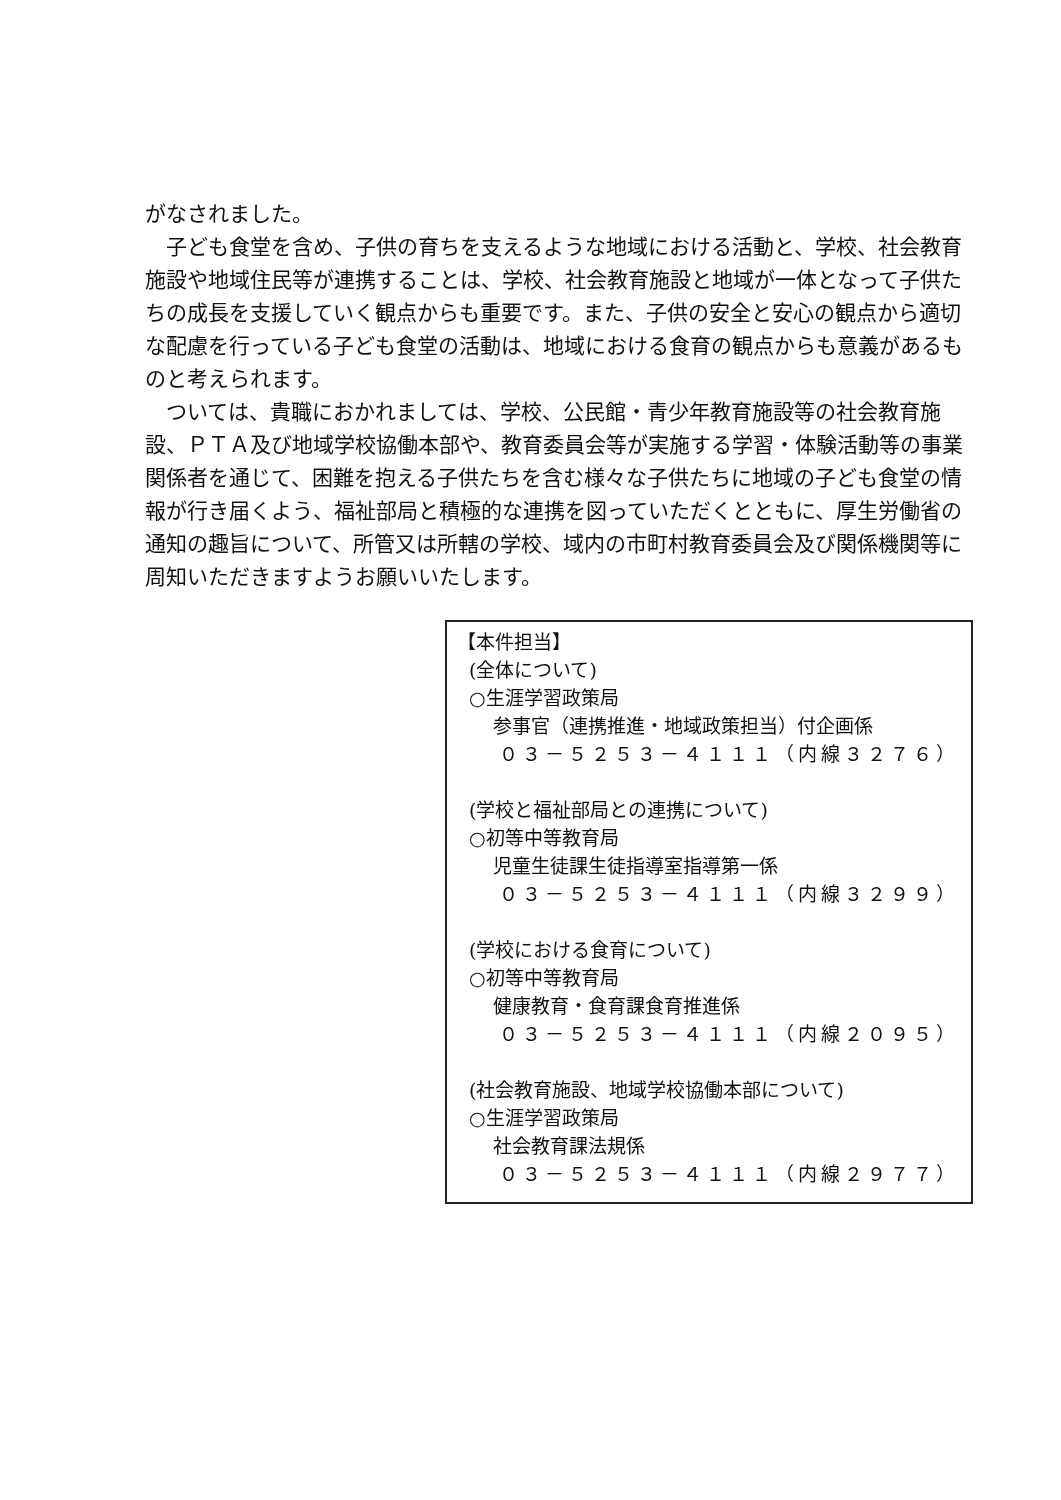がなされました。
　子ども食堂を含め、子供の育ちを支えるような地域における活動と、学校、社会教育施設や地域住民等が連携することは、学校、社会教育施設と地域が一体となって子供たちの成長を支援していく観点からも重要です。また、子供の安全と安心の観点から適切な配慮を行っている子ども食堂の活動は、地域における食育の観点からも意義があるものと考えられます。
　ついては、貴職におかれましては、学校、公民館・青少年教育施設等の社会教育施設、ＰＴＡ及び地域学校協働本部や、教育委員会等が実施する学習・体験活動等の事業関係者を通じて、困難を抱える子供たちを含む様々な子供たちに地域の子ども食堂の情報が行き届くよう、福祉部局と積極的な連携を図っていただくとともに、厚生労働省の通知の趣旨について、所管又は所轄の学校、域内の市町村教育委員会及び関係機関等に周知いただきますようお願いいたします。
【本件担当】
(全体について)
○生涯学習政策局
参事官（連携推進・地域政策担当）付企画係
０３－５２５３－４１１１（内線３２７６）
(学校と福祉部局との連携について)
○初等中等教育局
児童生徒課生徒指導室指導第一係
０３－５２５３－４１１１（内線３２９９）
(学校における食育について)
○初等中等教育局
健康教育・食育課食育推進係
０３－５２５３－４１１１（内線２０９５）
(社会教育施設、地域学校協働本部について)
○生涯学習政策局
社会教育課法規係
０３－５２５３－４１１１（内線２９７７）